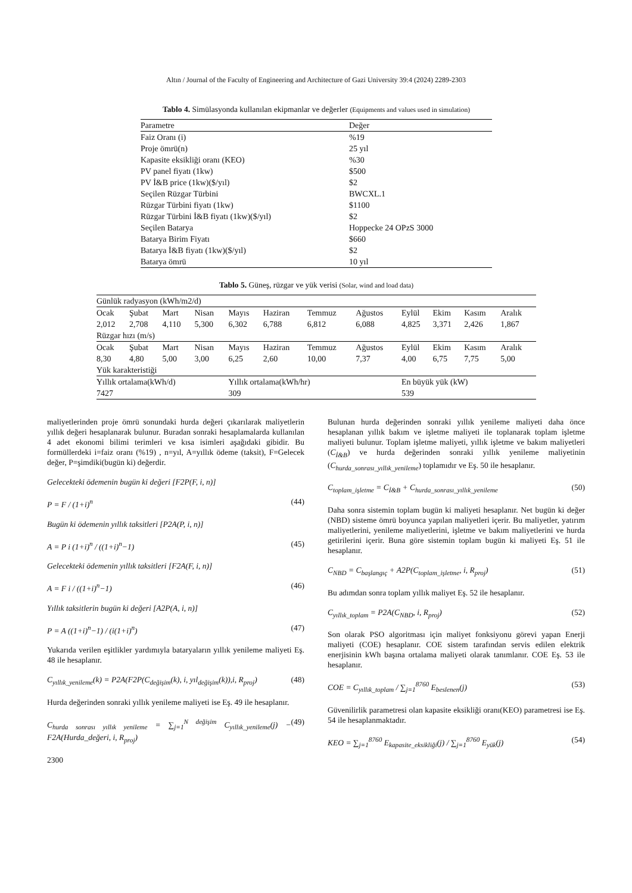Altın / Journal of the Faculty of Engineering and Architecture of Gazi University 39:4 (2024) 2289-2303
Tablo 4. Simülasyonda kullanılan ekipmanlar ve değerler (Equipments and values used in simulation)
| Parametre | Değer |
| --- | --- |
| Faiz Oranı (i) | %19 |
| Proje ömrü(n) | 25 yıl |
| Kapasite eksikliği oranı (KEO) | %30 |
| PV panel fiyatı (1kw) | $500 |
| PV İ&B price (1kw)($/yıl) | $2 |
| Seçilen Rüzgar Türbini | BWCXL.1 |
| Rüzgar Türbini fiyatı (1kw) | $1100 |
| Rüzgar Türbini İ&B fiyatı (1kw)($/yıl) | $2 |
| Seçilen Batarya | Hoppecke 24 OPzS 3000 |
| Batarya Birim Fiyatı | $660 |
| Batarya İ&B fiyatı (1kw)($/yıl) | $2 |
| Batarya ömrü | 10 yıl |
Tablo 5. Güneş, rüzgar ve yük verisi (Solar, wind and load data)
| Günlük radyasyon (kWh/m2/d) | | | | | | | | | | | |
| Ocak | Şubat | Mart | Nisan | Mayıs | Haziran | Temmuz | Ağustos | Eylül | Ekim | Kasım | Aralık |
| 2,012 | 2,708 | 4,110 | 5,300 | 6,302 | 6,788 | 6,812 | 6,088 | 4,825 | 3,371 | 2,426 | 1,867 |
| Rüzgar hızı (m/s) | | | | | | | | | | | |
| Ocak | Şubat | Mart | Nisan | Mayıs | Haziran | Temmuz | Ağustos | Eylül | Ekim | Kasım | Aralık |
| 8,30 | 4,80 | 5,00 | 3,00 | 6,25 | 2,60 | 10,00 | 7,37 | 4,00 | 6,75 | 7,75 | 5,00 |
| Yük karakteristiği | | | | | | | | | | | |
| Yıllık ortalama(kWh/d) | | | | Yıllık ortalama(kWh/hr) | | | | En büyük yük (kW) | | | |
| 7427 | | | | 309 | | | | 539 | | | |
maliyetlerinden proje ömrü sonundaki hurda değeri çıkarılarak maliyetlerin yıllık değeri hesaplanarak bulunur. Buradan sonraki hesaplamalarda kullanılan 4 adet ekonomi bilimi terimleri ve kısa isimleri aşağıdaki gibidir. Bu formüllerdeki i=faiz oranı (%19) , n=yıl, A=yıllık ödeme (taksit), F=Gelecek değer, P=şimdiki(bugün ki) değerdir.
Gelecekteki ödemenin bugün ki değeri [F2P(F, i, n)]
P = F / (1+i)<sup>n</sup> (44)
Bugün ki ödemenin yıllık taksitleri [P2A(P, i, n)]
A = P i (1+i)<sup>n</sup> / ((1+i)<sup>n</sup>−1) (45)
Gelecekteki ödemenin yıllık taksitleri [F2A(F, i, n)]
A = F i / ((1+i)<sup>n</sup>−1) (46)
Yıllık taksitlerin bugün ki değeri [A2P(A, i, n)]
P = A ((1+i)<sup>n</sup>−1) / (i(1+i)<sup>n</sup>) (47)
Yukarıda verilen eşitlikler yardımıyla bataryaların yıllık yenileme maliyeti Eş. 48 ile hesaplanır.
C<sub>yıllık_yenileme</sub>(k) = P2A(F2P(C<sub>değişim</sub>(k), i, yıl<sub>değişim</sub>(k)),i, R<sub>proj</sub>) (48)
Hurda değerinden sonraki yıllık yenileme maliyeti ise Eş. 49 ile hesaplanır.
C<sub>hurda sonrası yıllık yenileme</sub> = ∑<sub>j=1</sub><sup>N değişim</sup> C<sub>yıllık_yenileme</sub>(j) − F2A(Hurda_değeri, i, R<sub>proj</sub>) (49)
2300
Bulunan hurda değerinden sonraki yıllık yenileme maliyeti daha önce hesaplanan yıllık bakım ve işletme maliyeti ile toplanarak toplam işletme maliyeti bulunur. Toplam işletme maliyeti, yıllık işletme ve bakım maliyetleri (C<sub>İ&B</sub>) ve hurda değerinden sonraki yıllık yenileme maliyetinin (C<sub>hurda_sonrası_yıllık_yenileme</sub>) toplamıdır ve Eş. 50 ile hesaplanır.
C<sub>toplam_işletme</sub> = C<sub>İ&B</sub> + C<sub>hurda_sonrası_yıllık_yenileme</sub> (50)
Daha sonra sistemin toplam bugün ki maliyeti hesaplanır. Net bugün ki değer (NBD) sisteme ömrü boyunca yapılan maliyetleri içerir. Bu maliyetler, yatırım maliyetlerini, yenileme maliyetlerini, işletme ve bakım maliyetlerini ve hurda getirilerini içerir. Buna göre sistemin toplam bugün ki maliyeti Eş. 51 ile hesaplanır.
C<sub>NBD</sub> = C<sub>başlangıç</sub> + A2P(C<sub>toplam_işletme</sub>, i, R<sub>proj</sub>) (51)
Bu adımdan sonra toplam yıllık maliyet Eş. 52 ile hesaplanır.
C<sub>yıllık_toplam</sub> = P2A(C<sub>NBD</sub>, i, R<sub>proj</sub>) (52)
Son olarak PSO algoritması için maliyet fonksiyonu görevi yapan Enerji maliyeti (COE) hesaplanır. COE sistem tarafından servis edilen elektrik enerjisinin kWh başına ortalama maliyeti olarak tanımlanır. COE Eş. 53 ile hesaplanır.
COE = C<sub>yıllık_toplam</sub> / ∑<sub>j=1</sub><sup>8760</sup> E<sub>beslenen</sub>(j) (53)
Güvenilirlik parametresi olan kapasite eksikliği oranı(KEO) parametresi ise Eş. 54 ile hesaplanmaktadır.
KEO = ∑<sub>j=1</sub><sup>8760</sup> E<sub>kapasite_eksikliği</sub>(j) / ∑<sub>j=1</sub><sup>8760</sup> E<sub>yük</sub>(j) (54)